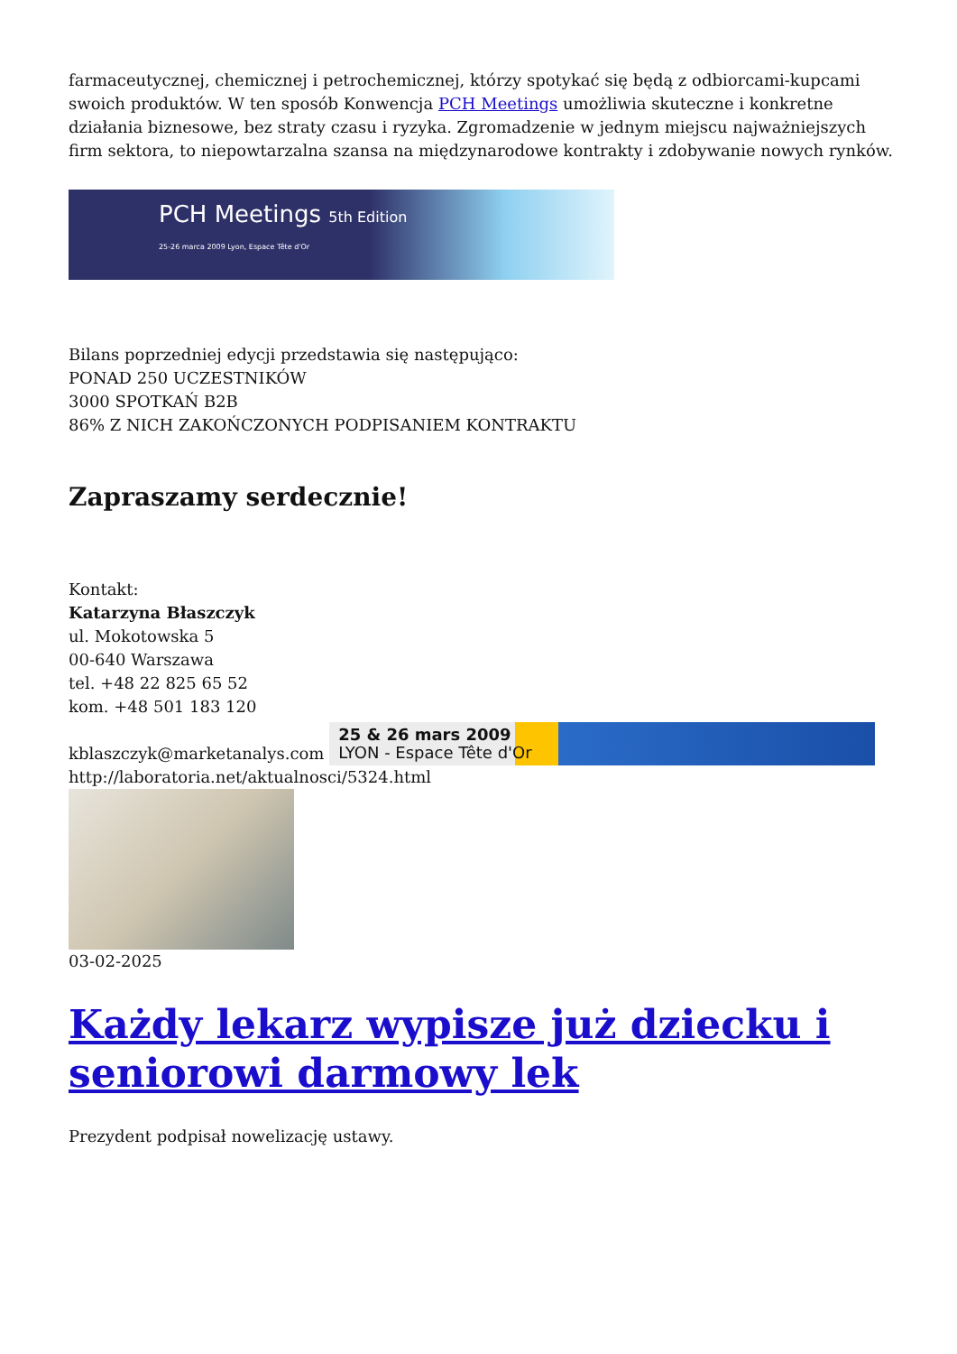farmaceutycznej, chemicznej i petrochemicznej, którzy spotykać się będą z odbiorcami-kupcami swoich produktów. W ten sposób Konwencja PCH Meetings umożliwia skuteczne i konkretne działania biznesowe, bez straty czasu i ryzyka. Zgromadzenie w jednym miejscu najważniejszych firm sektora, to niepowtarzalna szansa na międzynarodowe kontrakty i zdobywanie nowych rynków.
PCH Meetings 5th Edition
25-26 marca 2009 Lyon, Espace Tête d'Or
Bilans poprzedniej edycji przedstawia się następująco:
PONAD 250 UCZESTNIKÓW
3000 SPOTKAŃ B2B
86% Z NICH ZAKOŃCZONYCH PODPISANIEM KONTRAKTU
Zapraszamy serdecznie!
Kontakt:
Katarzyna Błaszczyk
ul. Mokotowska 5
00-640 Warszawa
tel. +48 22 825 65 52
kom. +48 501 183 120
kblaszczyk@marketanalys.com 25 & 26 mars 2009
LYON - Espace Tête d'Or
http://laboratoria.net/aktualnosci/5324.html
03-02-2025
Każdy lekarz wypisze już dziecku i seniorowi darmowy lek
Prezydent podpisał nowelizację ustawy.